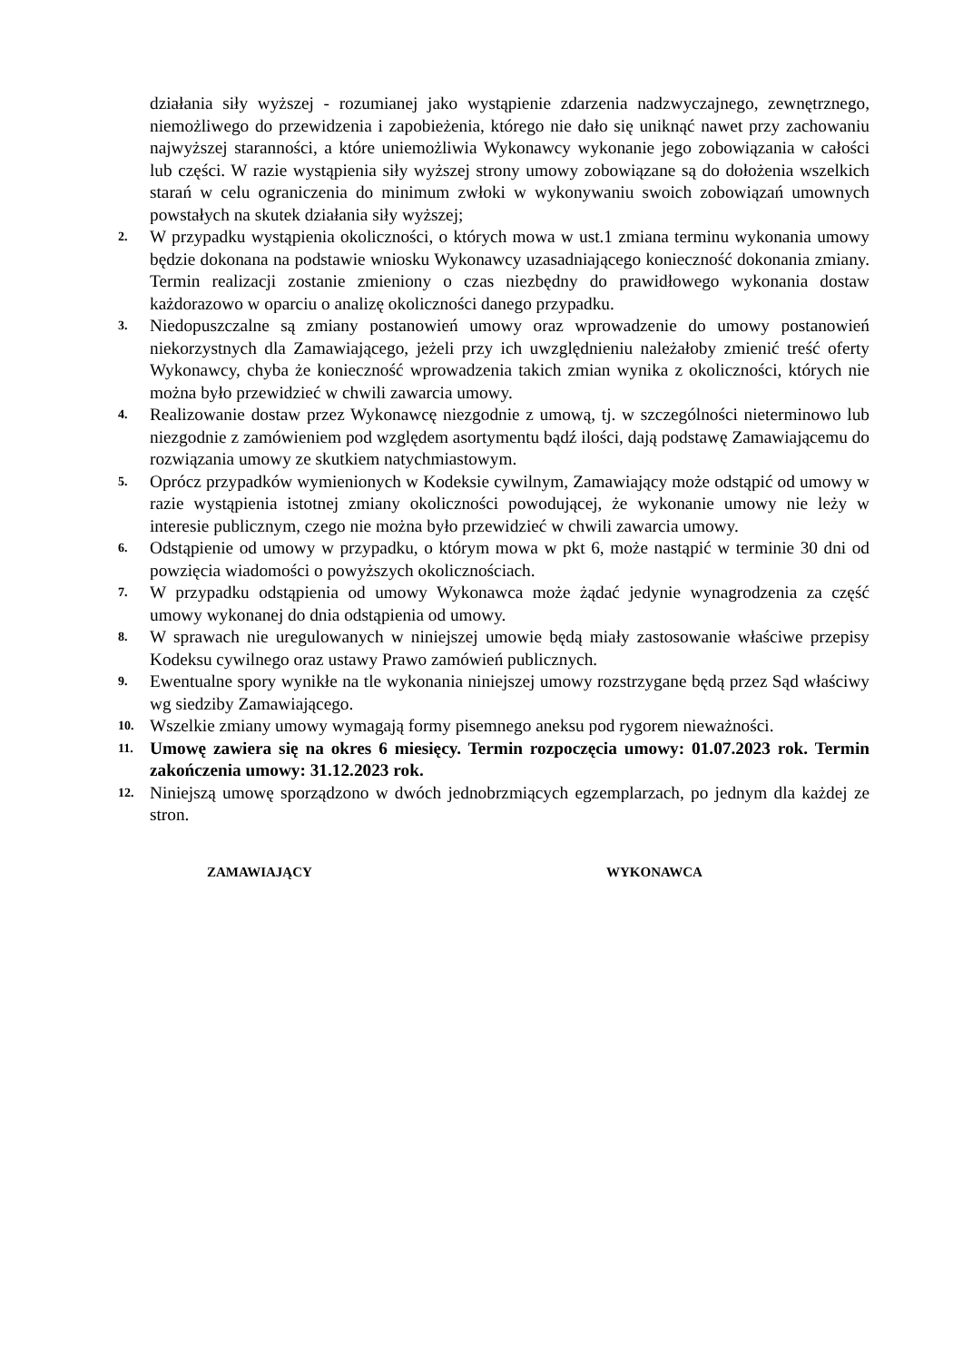działania siły wyższej - rozumianej jako wystąpienie zdarzenia nadzwyczajnego, zewnętrznego, niemożliwego do przewidzenia i zapobieżenia, którego nie dało się uniknąć nawet przy zachowaniu najwyższej staranności, a które uniemożliwia Wykonawcy wykonanie jego zobowiązania w całości lub części. W razie wystąpienia siły wyższej strony umowy zobowiązane są do dołożenia wszelkich starań w celu ograniczenia do minimum zwłoki w wykonywaniu swoich zobowiązań umownych powstałych na skutek działania siły wyższej;
2.
W przypadku wystąpienia okoliczności, o których mowa w ust.1 zmiana terminu wykonania umowy będzie dokonana na podstawie wniosku Wykonawcy uzasadniającego konieczność dokonania zmiany. Termin realizacji zostanie zmieniony o czas niezbędny do prawidłowego wykonania dostaw każdorazowo w oparciu o analizę okoliczności danego przypadku.
3.
Niedopuszczalne są zmiany postanowień umowy oraz wprowadzenie do umowy postanowień niekorzystnych dla Zamawiającego, jeżeli przy ich uwzględnieniu należałoby zmienić treść oferty Wykonawcy, chyba że konieczność wprowadzenia takich zmian wynika z okoliczności, których nie można było przewidzieć w chwili zawarcia umowy.
4.
Realizowanie dostaw przez Wykonawcę niezgodnie z umową, tj. w szczególności nieterminowo lub niezgodnie z zamówieniem pod względem asortymentu bądź ilości, dają podstawę Zamawiającemu do rozwiązania umowy ze skutkiem natychmiastowym.
5.
Oprócz przypadków wymienionych w Kodeksie cywilnym, Zamawiający może odstąpić od umowy w razie wystąpienia istotnej zmiany okoliczności powodującej, że wykonanie umowy nie leży w interesie publicznym, czego nie można było przewidzieć w chwili zawarcia umowy.
6.
Odstąpienie od umowy w przypadku, o którym mowa w pkt 6, może nastąpić w terminie 30 dni od powzięcia wiadomości o powyższych okolicznościach.
7.
W przypadku odstąpienia od umowy Wykonawca może żądać jedynie wynagrodzenia za część umowy wykonanej do dnia odstąpienia od umowy.
8.
W sprawach nie uregulowanych w niniejszej umowie będą miały zastosowanie właściwe przepisy Kodeksu cywilnego oraz ustawy Prawo zamówień publicznych.
9.
Ewentualne spory wynikłe na tle wykonania niniejszej umowy rozstrzygane będą przez Sąd właściwy wg siedziby Zamawiającego.
10.
Wszelkie zmiany umowy wymagają formy pisemnego aneksu pod rygorem nieważności.
11.
Umowę zawiera się na okres 6 miesięcy. Termin rozpoczęcia umowy: 01.07.2023 rok. Termin zakończenia umowy: 31.12.2023 rok.
12.
Niniejszą umowę sporządzono w dwóch jednobrzmiących egzemplarzach, po jednym dla każdej ze stron.
ZAMAWIAJĄCY WYKONAWCA